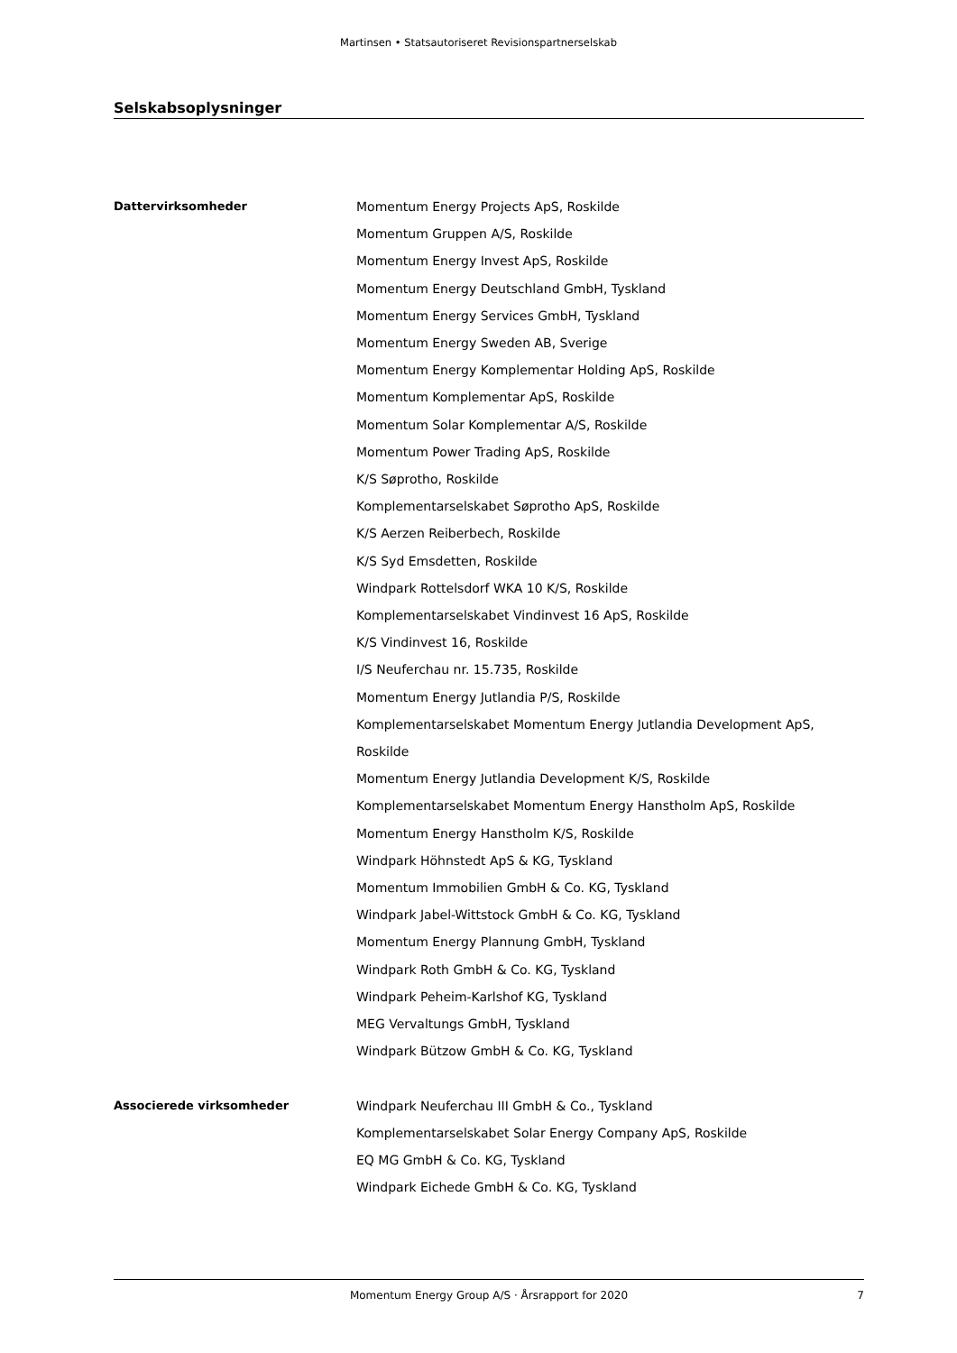Martinsen • Statsautoriseret Revisionspartnerselskab
Selskabsoplysninger
Dattervirksomheder Momentum Energy Projects ApS, Roskilde
Momentum Gruppen A/S, Roskilde
Momentum Energy Invest ApS, Roskilde
Momentum Energy Deutschland GmbH, Tyskland
Momentum Energy Services GmbH, Tyskland
Momentum Energy Sweden AB, Sverige
Momentum Energy Komplementar Holding ApS, Roskilde
Momentum Komplementar ApS, Roskilde
Momentum Solar Komplementar A/S, Roskilde
Momentum Power Trading ApS, Roskilde
K/S Søprotho, Roskilde
Komplementarselskabet Søprotho ApS, Roskilde
K/S Aerzen Reiberbech, Roskilde
K/S Syd Emsdetten, Roskilde
Windpark Rottelsdorf WKA 10 K/S, Roskilde
Komplementarselskabet Vindinvest 16 ApS, Roskilde
K/S Vindinvest 16, Roskilde
I/S Neuferchau nr. 15.735, Roskilde
Momentum Energy Jutlandia P/S, Roskilde
Komplementarselskabet Momentum Energy Jutlandia Development ApS, Roskilde
Momentum Energy Jutlandia Development K/S, Roskilde
Komplementarselskabet Momentum Energy Hanstholm ApS, Roskilde
Momentum Energy Hanstholm K/S, Roskilde
Windpark Höhnstedt ApS & KG, Tyskland
Momentum Immobilien GmbH & Co. KG, Tyskland
Windpark Jabel-Wittstock GmbH & Co. KG, Tyskland
Momentum Energy Plannung GmbH, Tyskland
Windpark Roth GmbH & Co. KG, Tyskland
Windpark Peheim-Karlshof KG, Tyskland
MEG Vervaltungs GmbH, Tyskland
Windpark Bützow GmbH & Co. KG, Tyskland
Associerede virksomheder Windpark Neuferchau III GmbH & Co., Tyskland
Komplementarselskabet Solar Energy Company ApS, Roskilde
EQ MG GmbH & Co. KG, Tyskland
Windpark Eichede GmbH & Co. KG, Tyskland
Momentum Energy Group A/S · Årsrapport for 2020 7